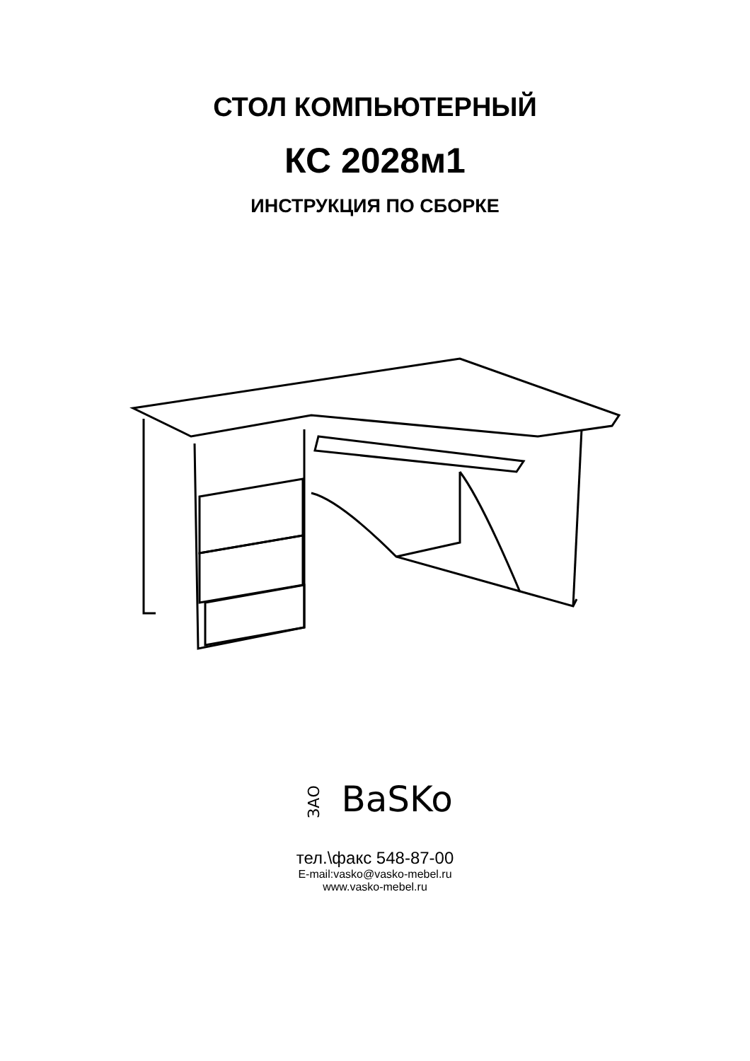СТОЛ КОМПЬЮТЕРНЫЙ
КС 2028м1
ИНСТРУКЦИЯ ПО СБОРКЕ
ЗАО BaSKo
тел.\факс 548-87-00
E-mail:vasko@vasko-mebel.ru
www.vasko-mebel.ru